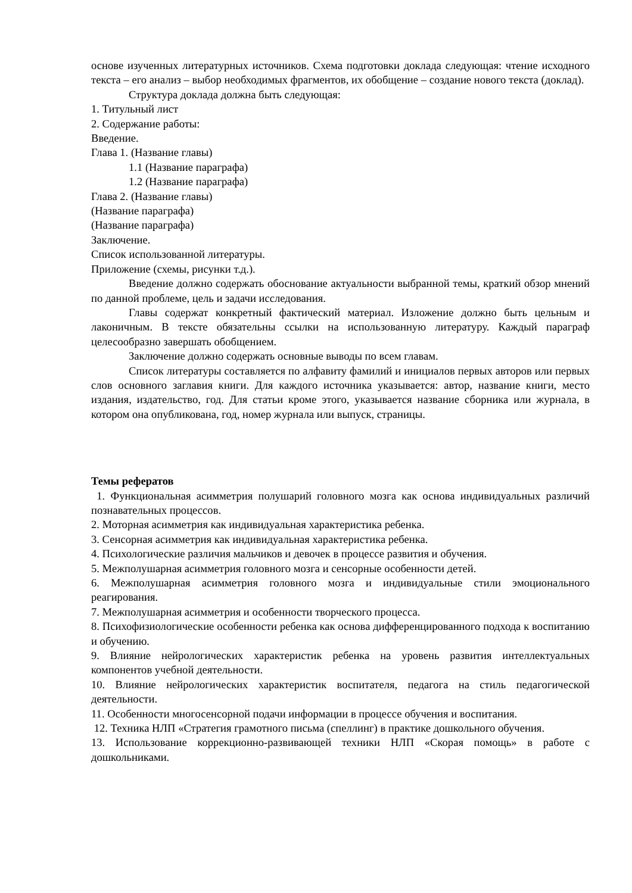основе изученных литературных источников. Схема подготовки доклада следующая: чтение исходного текста – его анализ – выбор необходимых фрагментов, их обобщение – создание нового текста (доклад).
Структура доклада должна быть следующая:
1. Титульный лист
2. Содержание работы:
Введение.
Глава 1. (Название главы)
1.1 (Название параграфа)
1.2 (Название параграфа)
Глава 2. (Название главы)
(Название параграфа)
(Название параграфа)
Заключение.
Список использованной литературы.
Приложение (схемы, рисунки т.д.).
Введение должно содержать обоснование актуальности выбранной темы, краткий обзор мнений по данной проблеме, цель и задачи исследования.
Главы содержат конкретный фактический материал. Изложение должно быть цельным и лаконичным. В тексте обязательны ссылки на использованную литературу. Каждый параграф целесообразно завершать обобщением.
Заключение должно содержать основные выводы по всем главам.
Список литературы составляется по алфавиту фамилий и инициалов первых авторов или первых слов основного заглавия книги. Для каждого источника указывается: автор, название книги, место издания, издательство, год. Для статьи кроме этого, указывается название сборника или журнала, в котором она опубликована, год, номер журнала или выпуск, страницы.
Темы рефератов
1. Функциональная асимметрия полушарий головного мозга как основа индивидуальных различий познавательных процессов.
2. Моторная асимметрия как индивидуальная характеристика ребенка.
3. Сенсорная асимметрия как индивидуальная характеристика ребенка.
4. Психологические различия мальчиков и девочек в процессе развития и обучения.
5. Межполушарная асимметрия головного мозга и сенсорные особенности детей.
6. Межполушарная асимметрия головного мозга и индивидуальные стили эмоционального реагирования.
7. Межполушарная асимметрия и особенности творческого процесса.
8. Психофизиологические особенности ребенка как основа дифференцированного подхода к воспитанию и обучению.
9. Влияние нейрологических характеристик ребенка на уровень развития интеллектуальных компонентов учебной деятельности.
10. Влияние нейрологических характеристик воспитателя, педагога на стиль педагогической деятельности.
11. Особенности многосенсорной подачи информации в процессе обучения и воспитания.
12. Техника НЛП «Стратегия грамотного письма (спеллинг) в практике дошкольного обучения.
13. Использование коррекционно-развивающей техники НЛП «Скорая помощь» в работе с дошкольниками.